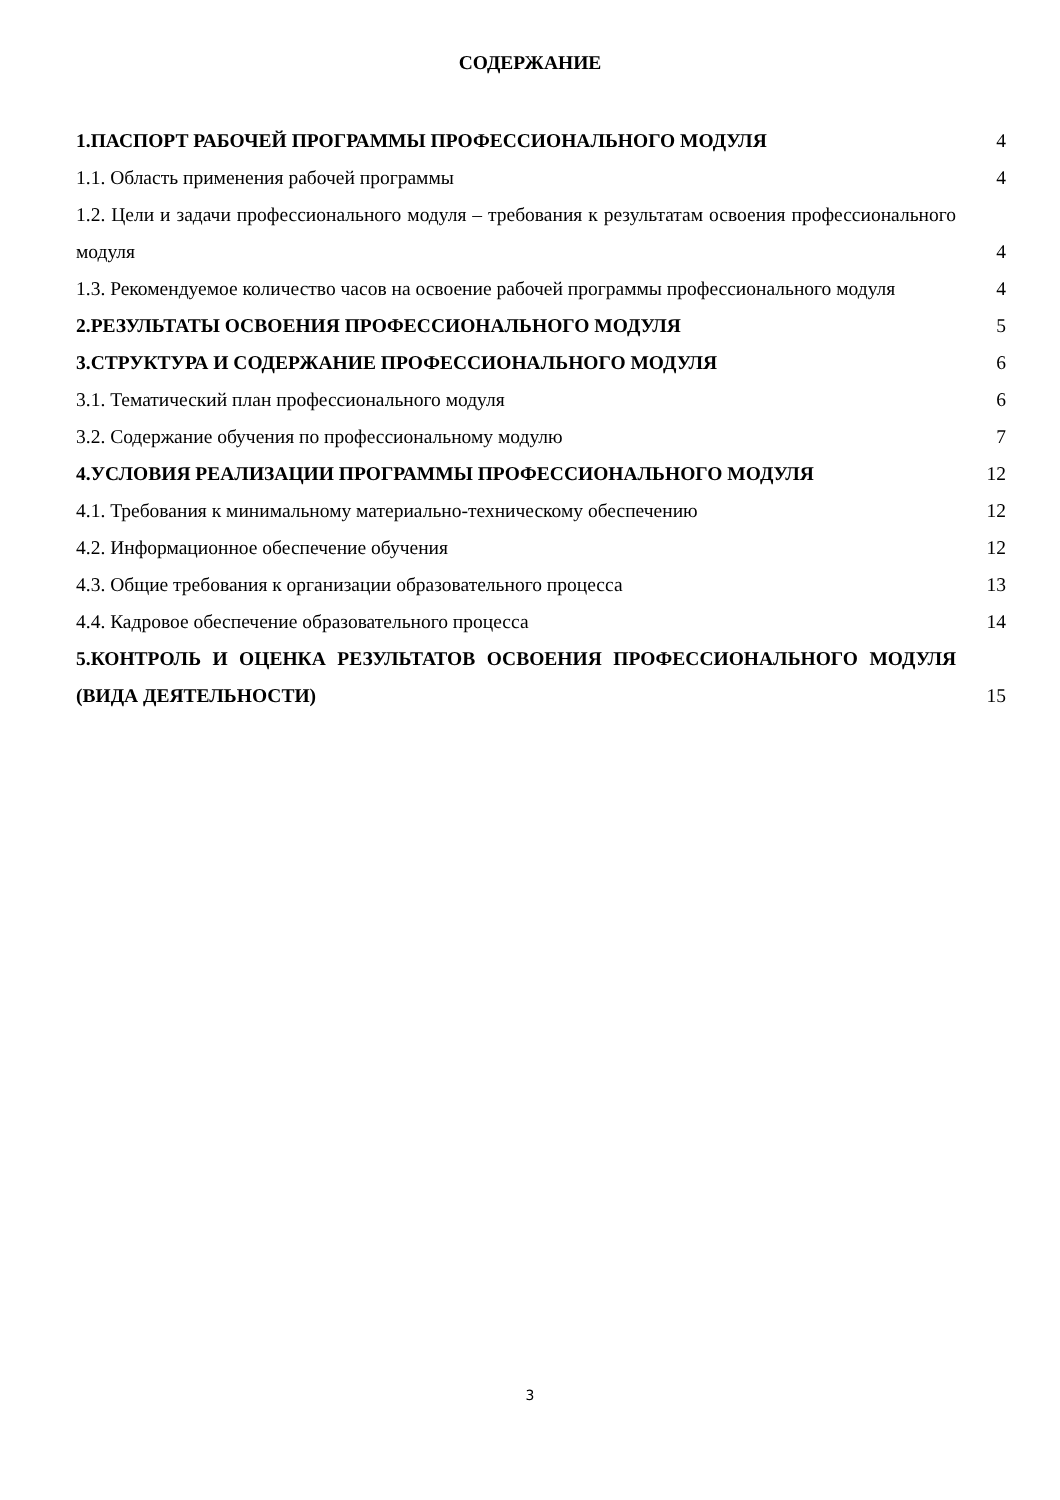СОДЕРЖАНИЕ
1.ПАСПОРТ РАБОЧЕЙ ПРОГРАММЫ ПРОФЕССИОНАЛЬНОГО МОДУЛЯ 4
1.1. Область применения рабочей программы 4
1.2. Цели и задачи профессионального модуля – требования к результатам освоения профессионального модуля
4
1.3. Рекомендуемое количество часов на освоение рабочей программы профессионального модуля
4
2.РЕЗУЛЬТАТЫ ОСВОЕНИЯ ПРОФЕССИОНАЛЬНОГО МОДУЛЯ 5
3.СТРУКТУРА И СОДЕРЖАНИЕ ПРОФЕССИОНАЛЬНОГО МОДУЛЯ 6
3.1. Тематический план профессионального модуля 6
3.2. Содержание обучения по профессиональному модулю 7
4.УСЛОВИЯ РЕАЛИЗАЦИИ ПРОГРАММЫ ПРОФЕССИОНАЛЬНОГО МОДУЛЯ 12
4.1. Требования к минимальному материально-техническому обеспечению 12
4.2. Информационное обеспечение обучения 12
4.3. Общие требования к организации образовательного процесса 13
4.4. Кадровое обеспечение образовательного процесса 14
5.КОНТРОЛЬ И ОЦЕНКА РЕЗУЛЬТАТОВ ОСВОЕНИЯ ПРОФЕССИОНАЛЬНОГО МОДУЛЯ (ВИДА ДЕЯТЕЛЬНОСТИ)
15
3